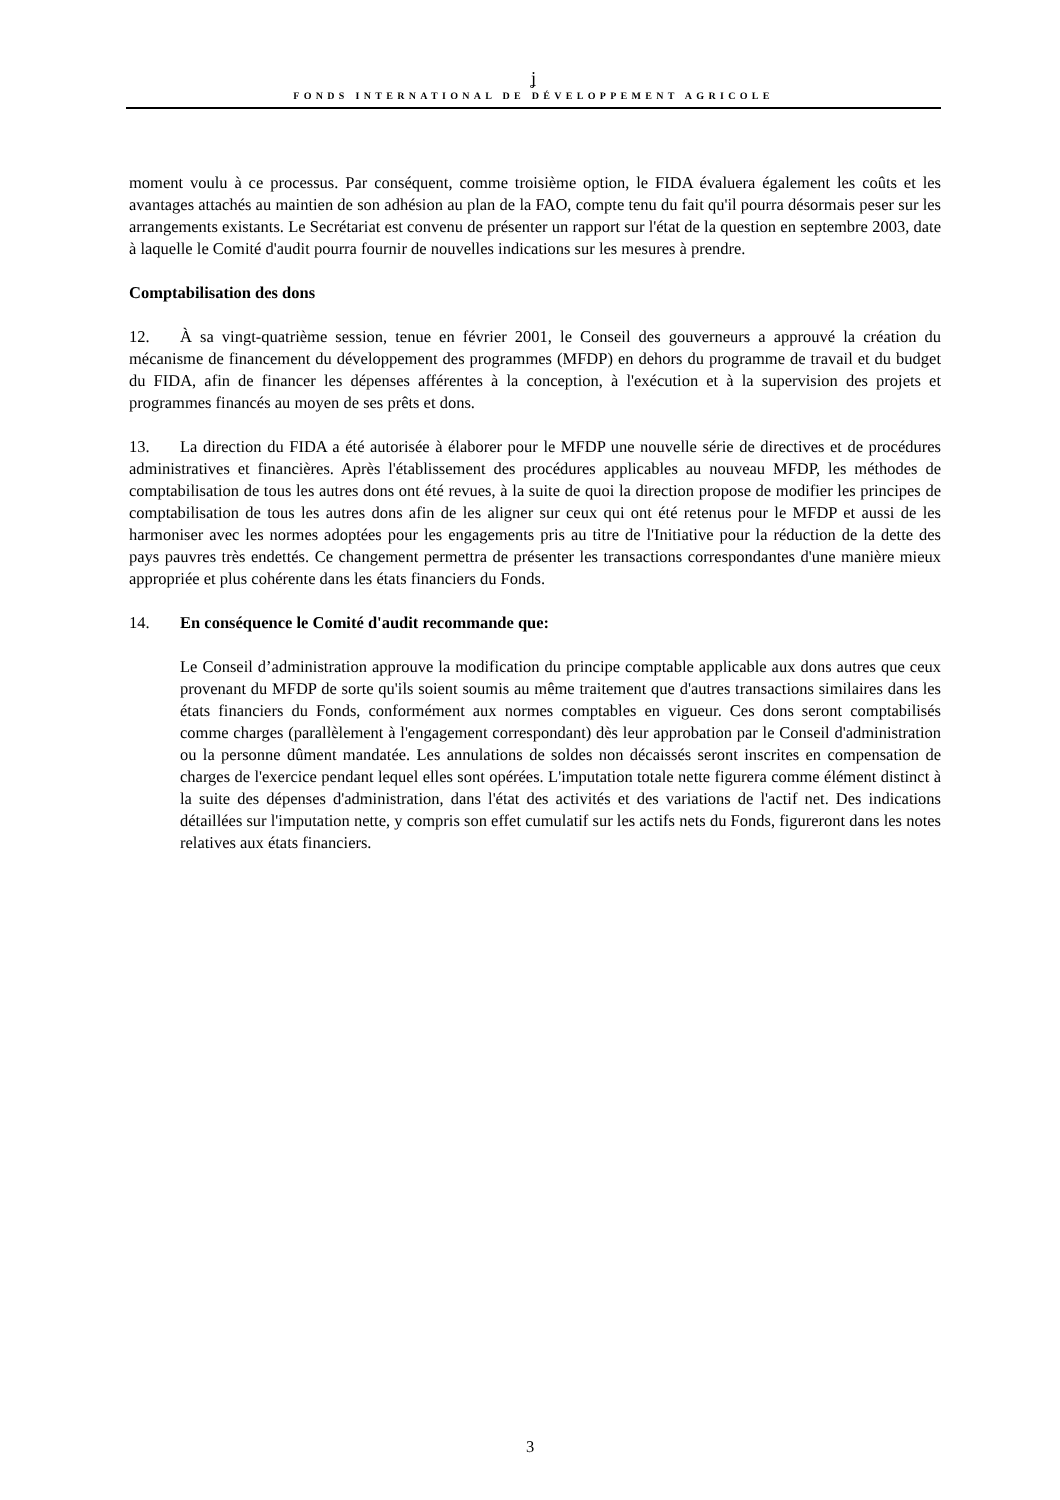ʝ
FONDS INTERNATIONAL DE DÉVELOPPEMENT AGRICOLE
moment voulu à ce processus. Par conséquent, comme troisième option, le FIDA évaluera également les coûts et les avantages attachés au maintien de son adhésion au plan de la FAO, compte tenu du fait qu'il pourra désormais peser sur les arrangements existants. Le Secrétariat est convenu de présenter un rapport sur l'état de la question en septembre 2003, date à laquelle le Comité d'audit pourra fournir de nouvelles indications sur les mesures à prendre.
Comptabilisation des dons
12. À sa vingt-quatrième session, tenue en février 2001, le Conseil des gouverneurs a approuvé la création du mécanisme de financement du développement des programmes (MFDP) en dehors du programme de travail et du budget du FIDA, afin de financer les dépenses afférentes à la conception, à l'exécution et à la supervision des projets et programmes financés au moyen de ses prêts et dons.
13. La direction du FIDA a été autorisée à élaborer pour le MFDP une nouvelle série de directives et de procédures administratives et financières. Après l'établissement des procédures applicables au nouveau MFDP, les méthodes de comptabilisation de tous les autres dons ont été revues, à la suite de quoi la direction propose de modifier les principes de comptabilisation de tous les autres dons afin de les aligner sur ceux qui ont été retenus pour le MFDP et aussi de les harmoniser avec les normes adoptées pour les engagements pris au titre de l'Initiative pour la réduction de la dette des pays pauvres très endettés. Ce changement permettra de présenter les transactions correspondantes d'une manière mieux appropriée et plus cohérente dans les états financiers du Fonds.
14. En conséquence le Comité d'audit recommande que:
Le Conseil d’administration approuve la modification du principe comptable applicable aux dons autres que ceux provenant du MFDP de sorte qu'ils soient soumis au même traitement que d'autres transactions similaires dans les états financiers du Fonds, conformément aux normes comptables en vigueur. Ces dons seront comptabilisés comme charges (parallèlement à l'engagement correspondant) dès leur approbation par le Conseil d'administration ou la personne dûment mandatée. Les annulations de soldes non décaissés seront inscrites en compensation de charges de l'exercice pendant lequel elles sont opérées. L'imputation totale nette figurera comme élément distinct à la suite des dépenses d'administration, dans l'état des activités et des variations de l'actif net. Des indications détaillées sur l'imputation nette, y compris son effet cumulatif sur les actifs nets du Fonds, figureront dans les notes relatives aux états financiers.
3